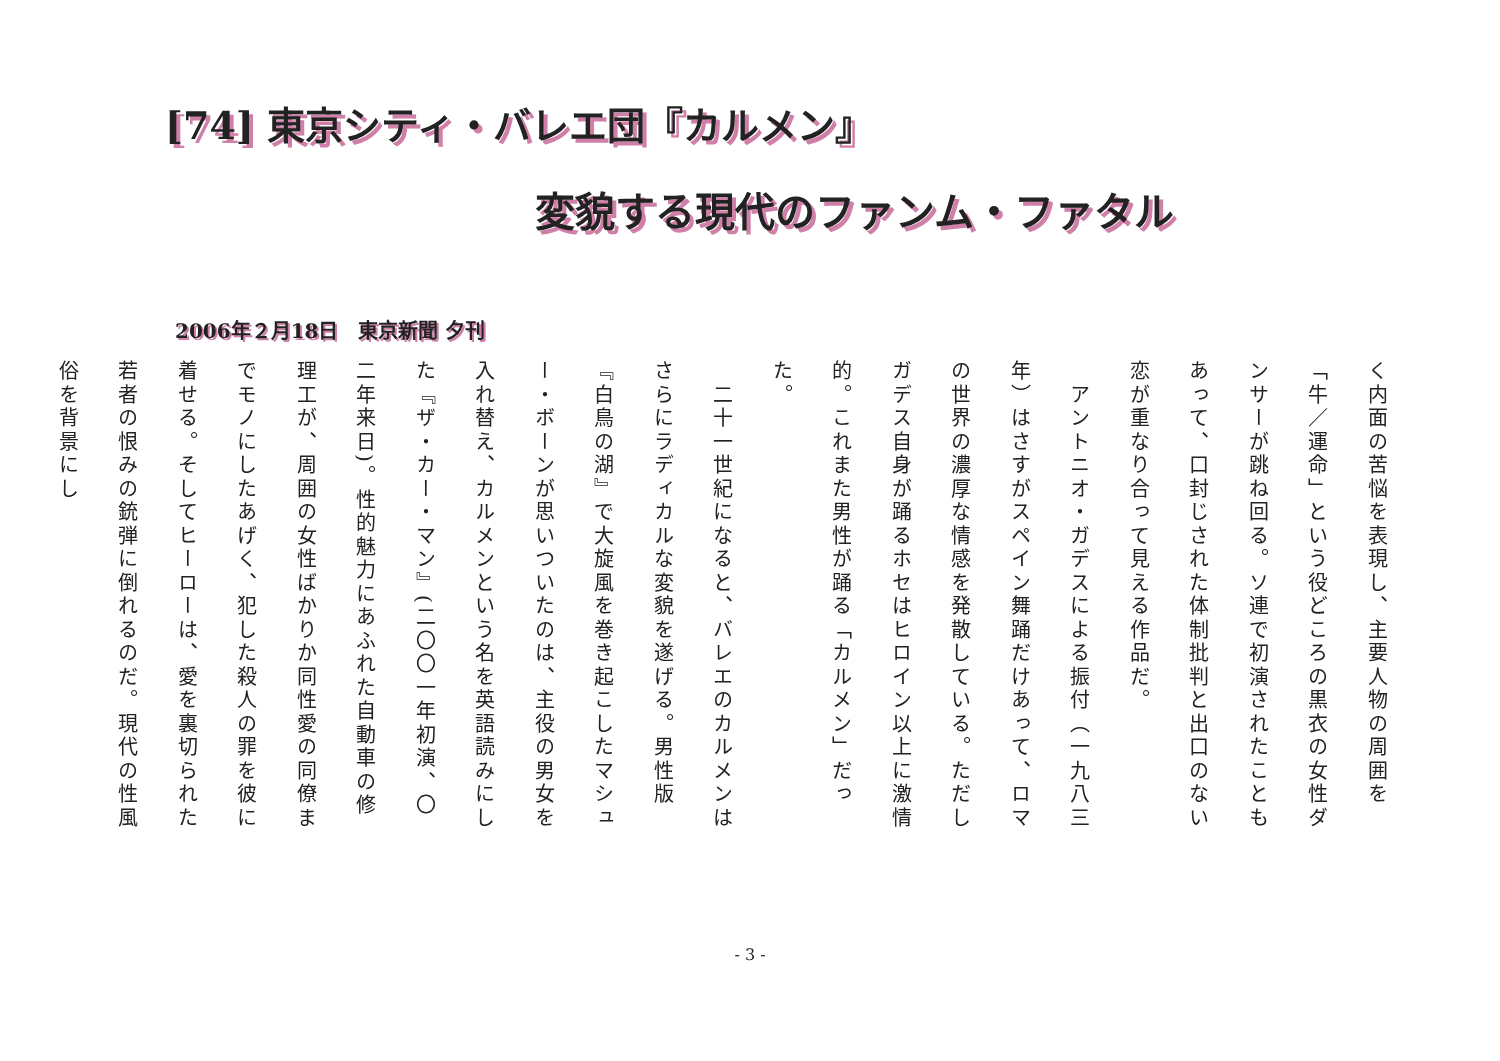[74] 東京シティ・バレエ団『カルメン』
変貌する現代のファンム・ファタル
2006年２月18日　東京新聞 夕刊
く内面の苦悩を表現し、主要人物の周囲を「牛／運命」という役どころの黒衣の女性ダンサーが跳ね回る。ソ連で初演されたこともあって、口封じされた体制批判と出口のない恋が重なり合って見える作品だ。
　アントニオ・ガデスによる振付（一九八三年）はさすがスペイン舞踊だけあって、ロマの世界の濃厚な情感を発散している。ただしガデス自身が踊るホセはヒロイン以上に激情的。これまた男性が踊る「カルメン」だった。
　二十一世紀になると、バレエのカルメンはさらにラディカルな変貌を遂げる。男性版『白鳥の湖』で大旋風を巻き起こしたマシュー・ボーンが思いついたのは、主役の男女を入れ替え、カルメンという名を英語読みにした『ザ・カー・マン』(二〇〇一年初演、〇二年来日)。性的魅力にあふれた自動車の修理工が、周囲の女性ばかりか同性愛の同僚までモノにしたあげく、犯した殺人の罪を彼に着せる。そしてヒーローは、愛を裏切られた若者の恨みの銃弾に倒れるのだ。現代の性風俗を背景にし
- 3 -